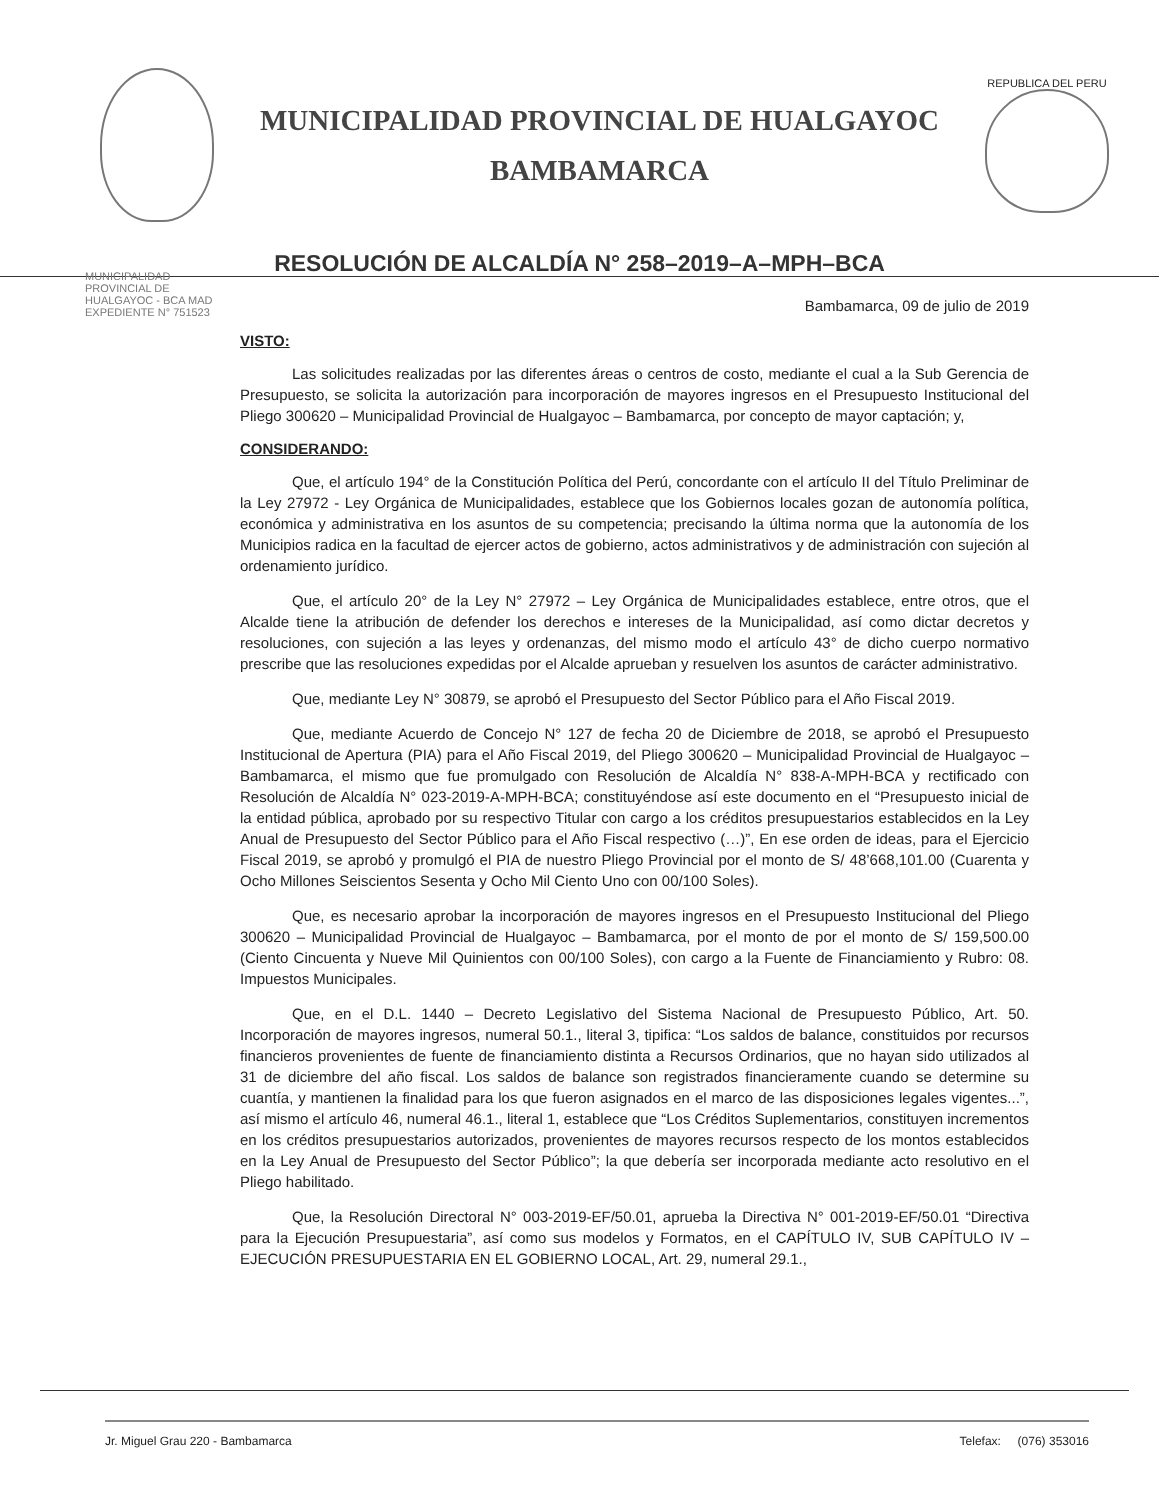MUNICIPALIDAD PROVINCIAL DE HUALGAYOC
BAMBAMARCA
REPUBLICA DEL PERU
RESOLUCIÓN DE ALCALDÍA N° 258–2019–A–MPH–BCA
MUNICIPALIDAD PROVINCIAL DE HUALGAYOC - BCA MAD EXPEDIENTE N° 751523
Bambamarca, 09 de julio de 2019
VISTO:
Las solicitudes realizadas por las diferentes áreas o centros de costo, mediante el cual a la Sub Gerencia de Presupuesto, se solicita la autorización para incorporación de mayores ingresos en el Presupuesto Institucional del Pliego 300620 – Municipalidad Provincial de Hualgayoc – Bambamarca, por concepto de mayor captación; y,
CONSIDERANDO:
Que, el artículo 194° de la Constitución Política del Perú, concordante con el artículo II del Título Preliminar de la Ley 27972 - Ley Orgánica de Municipalidades, establece que los Gobiernos locales gozan de autonomía política, económica y administrativa en los asuntos de su competencia; precisando la última norma que la autonomía de los Municipios radica en la facultad de ejercer actos de gobierno, actos administrativos y de administración con sujeción al ordenamiento jurídico.
Que, el artículo 20° de la Ley N° 27972 – Ley Orgánica de Municipalidades establece, entre otros, que el Alcalde tiene la atribución de defender los derechos e intereses de la Municipalidad, así como dictar decretos y resoluciones, con sujeción a las leyes y ordenanzas, del mismo modo el artículo 43° de dicho cuerpo normativo prescribe que las resoluciones expedidas por el Alcalde aprueban y resuelven los asuntos de carácter administrativo.
Que, mediante Ley N° 30879, se aprobó el Presupuesto del Sector Público para el Año Fiscal 2019.
Que, mediante Acuerdo de Concejo N° 127 de fecha 20 de Diciembre de 2018, se aprobó el Presupuesto Institucional de Apertura (PIA) para el Año Fiscal 2019, del Pliego 300620 – Municipalidad Provincial de Hualgayoc – Bambamarca, el mismo que fue promulgado con Resolución de Alcaldía N° 838-A-MPH-BCA y rectificado con Resolución de Alcaldía N° 023-2019-A-MPH-BCA; constituyéndose así este documento en el “Presupuesto inicial de la entidad pública, aprobado por su respectivo Titular con cargo a los créditos presupuestarios establecidos en la Ley Anual de Presupuesto del Sector Público para el Año Fiscal respectivo (…)”, En ese orden de ideas, para el Ejercicio Fiscal 2019, se aprobó y promulgó el PIA de nuestro Pliego Provincial por el monto de S/ 48’668,101.00 (Cuarenta y Ocho Millones Seiscientos Sesenta y Ocho Mil Ciento Uno con 00/100 Soles).
Que, es necesario aprobar la incorporación de mayores ingresos en el Presupuesto Institucional del Pliego 300620 – Municipalidad Provincial de Hualgayoc – Bambamarca, por el monto de por el monto de S/ 159,500.00 (Ciento Cincuenta y Nueve Mil Quinientos con 00/100 Soles), con cargo a la Fuente de Financiamiento y Rubro: 08. Impuestos Municipales.
Que, en el D.L. 1440 – Decreto Legislativo del Sistema Nacional de Presupuesto Público, Art. 50. Incorporación de mayores ingresos, numeral 50.1., literal 3, tipifica: “Los saldos de balance, constituidos por recursos financieros provenientes de fuente de financiamiento distinta a Recursos Ordinarios, que no hayan sido utilizados al 31 de diciembre del año fiscal. Los saldos de balance son registrados financieramente cuando se determine su cuantía, y mantienen la finalidad para los que fueron asignados en el marco de las disposiciones legales vigentes...”, así mismo el artículo 46, numeral 46.1., literal 1, establece que “Los Créditos Suplementarios, constituyen incrementos en los créditos presupuestarios autorizados, provenientes de mayores recursos respecto de los montos establecidos en la Ley Anual de Presupuesto del Sector Público”; la que debería ser incorporada mediante acto resolutivo en el Pliego habilitado.
Que, la Resolución Directoral N° 003-2019-EF/50.01, aprueba la Directiva N° 001-2019-EF/50.01 “Directiva para la Ejecución Presupuestaria”, así como sus modelos y Formatos, en el CAPÍTULO IV, SUB CAPÍTULO IV – EJECUCIÓN PRESUPUESTARIA EN EL GOBIERNO LOCAL, Art. 29, numeral 29.1.,
Jr. Miguel Grau 220 - Bambamarca Telefax: (076) 353016